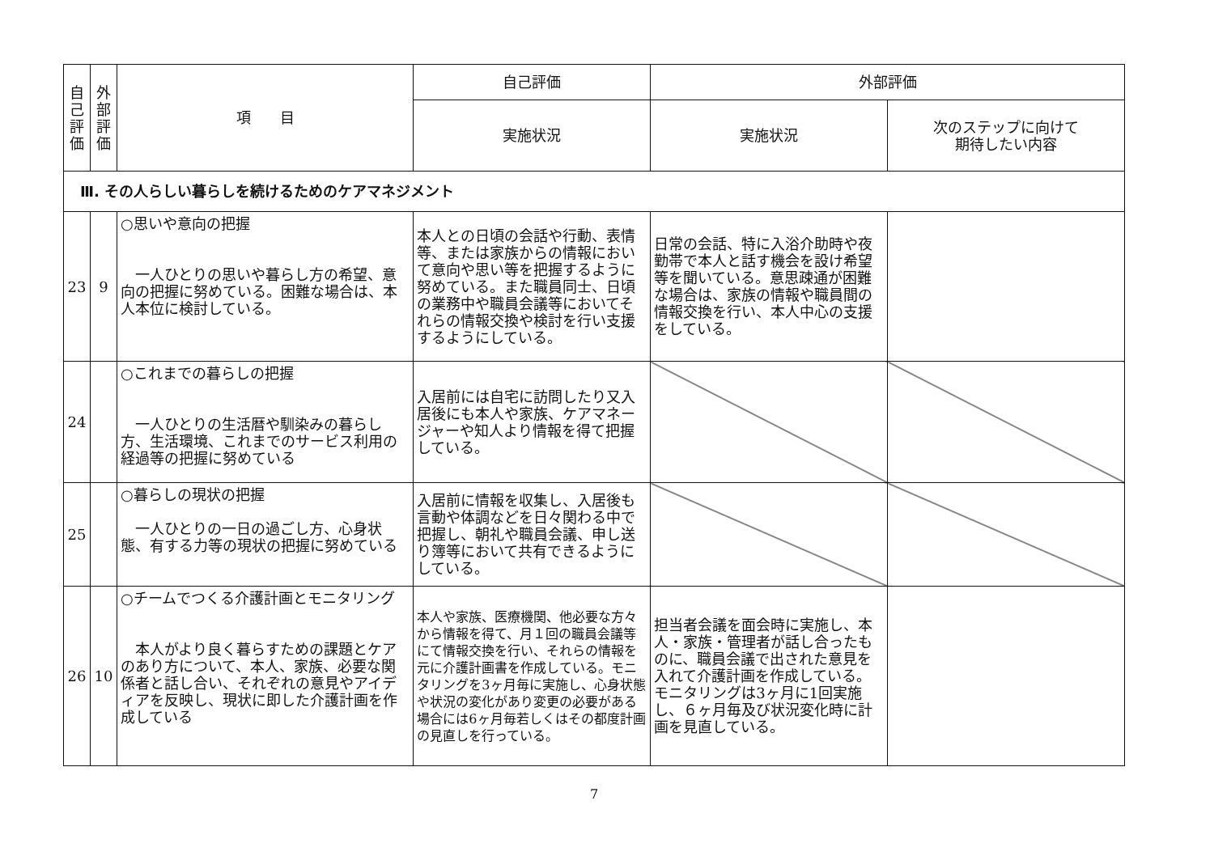| 自 己 評 価 | 外 部 評 価 | 項 目 | 自己評価 | 外部評価 | |
| --- | --- | --- | --- | --- | --- |
| | | | 実施状況 | 実施状況 | 次のステップに向けて 期待したい内容 |
| Ⅲ. その人らしい暮らしを続けるためのケアマネジメント | | | | | |
| 23 | 9 | ○思いや意向の把握 一人ひとりの思いや暮らし方の希望、意向の把握に努めている。困難な場合は、本人本位に検討している。 | 本人との日頃の会話や行動、表情等、または家族からの情報において意向や思い等を把握するように努めている。また職員同士、日頃の業務中や職員会議等においてそれらの情報交換や検討を行い支援するようにしている。 | 日常の会話、特に入浴介助時や夜勤帯で本人と話す機会を設け希望等を聞いている。意思疎通が困難な場合は、家族の情報や職員間の情報交換を行い、本人中心の支援をしている。 | |
| 24 | | ○これまでの暮らしの把握 一人ひとりの生活暦や馴染みの暮らし方、生活環境、これまでのサービス利用の経過等の把握に努めている | 入居前には自宅に訪問したり又入居後にも本人や家族、ケアマネージャーや知人より情報を得て把握している。 | | |
| 25 | | ○暮らしの現状の把握 一人ひとりの一日の過ごし方、心身状態、有する力等の現状の把握に努めている | 入居前に情報を収集し、入居後も言動や体調などを日々関わる中で把握し、朝礼や職員会議、申し送り簿等において共有できるようにしている。 | | |
| 26 | 10 | ○チームでつくる介護計画とモニタリング 本人がより良く暮らすための課題とケアのあり方について、本人、家族、必要な関係者と話し合い、それぞれの意見やアイディアを反映し、現状に即した介護計画を作成している | 本人や家族、医療機関、他必要な方々から情報を得て、月１回の職員会議等にて情報交換を行い、それらの情報を元に介護計画書を作成している。モニタリングを3ヶ月毎に実施し、心身状態や状況の変化があり変更の必要がある場合には6ヶ月毎若しくはその都度計画の見直しを行っている。 | 担当者会議を面会時に実施し、本人・家族・管理者が話し合ったものに、職員会議で出された意見を入れて介護計画を作成している。モニタリングは3ヶ月に1回実施し、６ヶ月毎及び状況変化時に計画を見直している。 | |
7